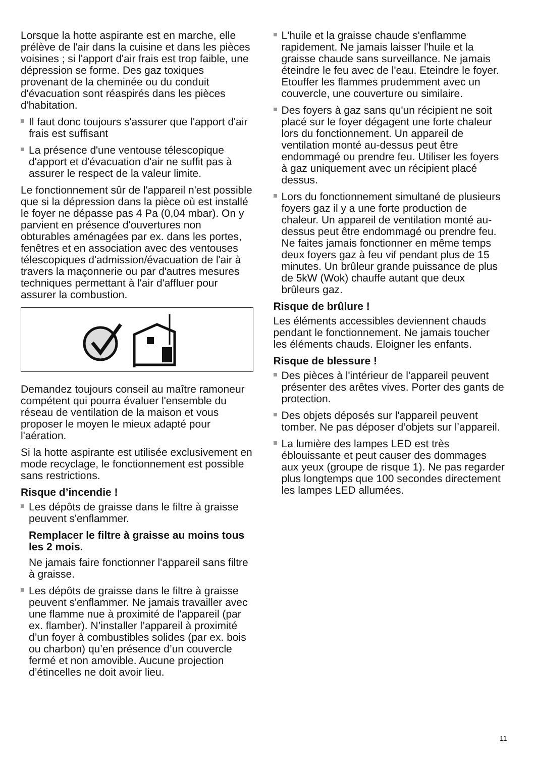Lorsque la hotte aspirante est en marche, elle prélève de l'air dans la cuisine et dans les pièces voisines ; si l'apport d'air frais est trop faible, une dépression se forme. Des gaz toxiques provenant de la cheminée ou du conduit d'évacuation sont réaspirés dans les pièces d'habitation.
Il faut donc toujours s'assurer que l'apport d'air frais est suffisant
La présence d'une ventouse télescopique d'apport et d'évacuation d'air ne suffit pas à assurer le respect de la valeur limite.
Le fonctionnement sûr de l'appareil n'est possible que si la dépression dans la pièce où est installé le foyer ne dépasse pas 4 Pa (0,04 mbar). On y parvient en présence d'ouvertures non obturables aménagées par ex. dans les portes, fenêtres et en association avec des ventouses télescopiques d'admission/évacuation de l'air à travers la maçonnerie ou par d'autres mesures techniques permettant à l'air d'affluer pour assurer la combustion.
Demandez toujours conseil au maître ramoneur compétent qui pourra évaluer l'ensemble du réseau de ventilation de la maison et vous proposer le moyen le mieux adapté pour l'aération.
Si la hotte aspirante est utilisée exclusivement en mode recyclage, le fonctionnement est possible sans restrictions.
Risque d’incendie !
Les dépôts de graisse dans le filtre à graisse peuvent s'enflammer.
Remplacer le filtre à graisse au moins tous les 2 mois.
Ne jamais faire fonctionner l'appareil sans filtre à graisse.
Les dépôts de graisse dans le filtre à graisse peuvent s'enflammer. Ne jamais travailler avec une flamme nue à proximité de l'appareil (par ex. flamber). N’installer l’appareil à proximité d’un foyer à combustibles solides (par ex. bois ou charbon) qu’en présence d’un couvercle fermé et non amovible. Aucune projection d’étincelles ne doit avoir lieu.
L'huile et la graisse chaude s'enflamme rapidement. Ne jamais laisser l'huile et la graisse chaude sans surveillance. Ne jamais éteindre le feu avec de l'eau. Eteindre le foyer. Etouffer les flammes prudemment avec un couvercle, une couverture ou similaire.
Des foyers à gaz sans qu'un récipient ne soit placé sur le foyer dégagent une forte chaleur lors du fonctionnement. Un appareil de ventilation monté au-dessus peut être endommagé ou prendre feu. Utiliser les foyers à gaz uniquement avec un récipient placé dessus.
Lors du fonctionnement simultané de plusieurs foyers gaz il y a une forte production de chaleur. Un appareil de ventilation monté au-dessus peut être endommagé ou prendre feu. Ne faites jamais fonctionner en même temps deux foyers gaz à feu vif pendant plus de 15 minutes. Un brûleur grande puissance de plus de 5kW (Wok) chauffe autant que deux brûleurs gaz.
Risque de brûlure !
Les éléments accessibles deviennent chauds pendant le fonctionnement. Ne jamais toucher les éléments chauds. Eloigner les enfants.
Risque de blessure !
Des pièces à l'intérieur de l'appareil peuvent présenter des arêtes vives. Porter des gants de protection.
Des objets déposés sur l'appareil peuvent tomber. Ne pas déposer d’objets sur l’appareil.
La lumière des lampes LED est très éblouissante et peut causer des dommages aux yeux (groupe de risque 1). Ne pas regarder plus longtemps que 100 secondes directement les lampes LED allumées.
11